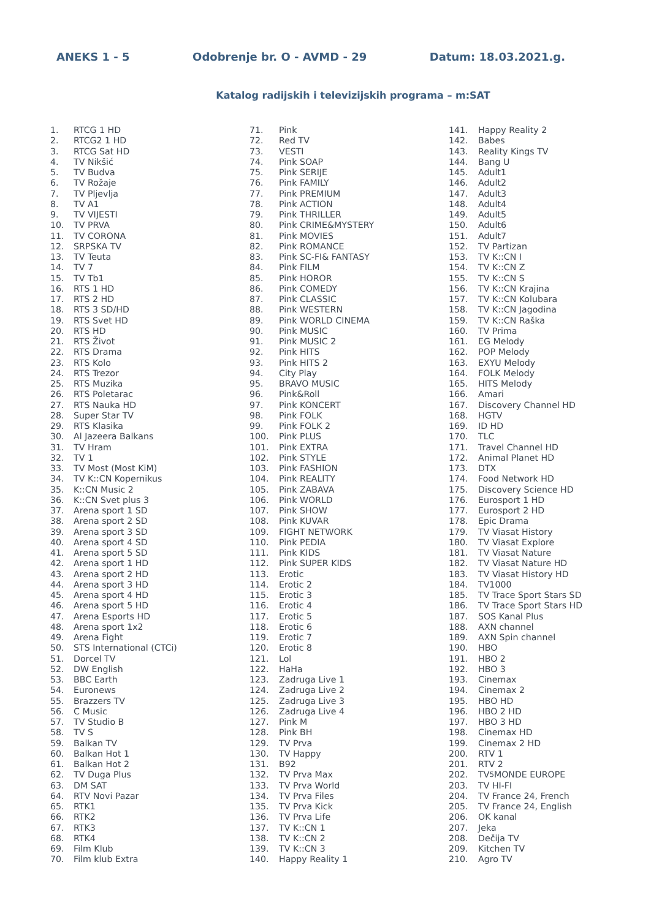ANEKS 1 - 5 Odobrenje br. O - AVMD - 29 Datum: 18.03.2021.g.
Katalog radijskih i televizijskih programa – m:SAT
1. RTCG 1 HD
2. RTCG2 1 HD
3. RTCG Sat HD
4. TV Nikšić
5. TV Budva
6. TV Rožaje
7. TV Pljevlja
8. TV A1
9. TV VIJESTI
10. TV PRVA
11. TV CORONA
12. SRPSKA TV
13. TV Teuta
14. TV 7
15. TV Tb1
16. RTS 1 HD
17. RTS 2 HD
18. RTS 3 SD/HD
19. RTS Svet HD
20. RTS HD
21. RTS Život
22. RTS Drama
23. RTS Kolo
24. RTS Trezor
25. RTS Muzika
26. RTS Poletarac
27. RTS Nauka HD
28. Super Star TV
29. RTS Klasika
30. Al Jazeera Balkans
31. TV Hram
32. TV 1
33. TV Most (Most KiM)
34. TV K::CN Kopernikus
35. K::CN Music 2
36. K::CN Svet plus 3
37. Arena sport 1 SD
38. Arena sport 2 SD
39. Arena sport 3 SD
40. Arena sport 4 SD
41. Arena sport 5 SD
42. Arena sport 1 HD
43. Arena sport 2 HD
44. Arena sport 3 HD
45. Arena sport 4 HD
46. Arena sport 5 HD
47. Arena Esports HD
48. Arena sport 1x2
49. Arena Fight
50. STS International (CTCi)
51. Dorcel TV
52. DW English
53. BBC Earth
54. Euronews
55. Brazzers TV
56. C Music
57. TV Studio B
58. TV S
59. Balkan TV
60. Balkan Hot 1
61. Balkan Hot 2
62. TV Duga Plus
63. DM SAT
64. RTV Novi Pazar
65. RTK1
66. RTK2
67. RTK3
68. RTK4
69. Film Klub
70. Film klub Extra
71. Pink
72. Red TV
73. VESTI
74. Pink SOAP
75. Pink SERIJE
76. Pink FAMILY
77. Pink PREMIUM
78. Pink ACTION
79. Pink THRILLER
80. Pink CRIME&MYSTERY
81. Pink MOVIES
82. Pink ROMANCE
83. Pink SC-FI& FANTASY
84. Pink FILM
85. Pink HOROR
86. Pink COMEDY
87. Pink CLASSIC
88. Pink WESTERN
89. Pink WORLD CINEMA
90. Pink MUSIC
91. Pink MUSIC 2
92. Pink HITS
93. Pink HITS 2
94. City Play
95. BRAVO MUSIC
96. Pink&Roll
97. Pink KONCERT
98. Pink FOLK
99. Pink FOLK 2
100. Pink PLUS
101. Pink EXTRA
102. Pink STYLE
103. Pink FASHION
104. Pink REALITY
105. Pink ZABAVA
106. Pink WORLD
107. Pink SHOW
108. Pink KUVAR
109. FIGHT NETWORK
110. Pink PEDIA
111. Pink KIDS
112. Pink SUPER KIDS
113. Erotic
114. Erotic 2
115. Erotic 3
116. Erotic 4
117. Erotic 5
118. Erotic 6
119. Erotic 7
120. Erotic 8
121. Lol
122. HaHa
123. Zadruga Live 1
124. Zadruga Live 2
125. Zadruga Live 3
126. Zadruga Live 4
127. Pink M
128. Pink BH
129. TV Prva
130. TV Happy
131. B92
132. TV Prva Max
133. TV Prva World
134. TV Prva Files
135. TV Prva Kick
136. TV Prva Life
137. TV K::CN 1
138. TV K::CN 2
139. TV K::CN 3
140. Happy Reality 1
141. Happy Reality 2
142. Babes
143. Reality Kings TV
144. Bang U
145. Adult1
146. Adult2
147. Adult3
148. Adult4
149. Adult5
150. Adult6
151. Adult7
152. TV Partizan
153. TV K::CN I
154. TV K::CN Z
155. TV K::CN S
156. TV K::CN Krajina
157. TV K::CN Kolubara
158. TV K::CN Jagodina
159. TV K::CN Raška
160. TV Prima
161. EG Melody
162. POP Melody
163. EXYU Melody
164. FOLK Melody
165. HITS Melody
166. Amari
167. Discovery Channel HD
168. HGTV
169. ID HD
170. TLC
171. Travel Channel HD
172. Animal Planet HD
173. DTX
174. Food Network HD
175. Discovery Science HD
176. Eurosport 1 HD
177. Eurosport 2 HD
178. Epic Drama
179. TV Viasat History
180. TV Viasat Explore
181. TV Viasat Nature
182. TV Viasat Nature HD
183. TV Viasat History HD
184. TV1000
185. TV Trace Sport Stars SD
186. TV Trace Sport Stars HD
187. SOS Kanal Plus
188. AXN channel
189. AXN Spin channel
190. HBO
191. HBO 2
192. HBO 3
193. Cinemax
194. Cinemax 2
195. HBO HD
196. HBO 2 HD
197. HBO 3 HD
198. Cinemax HD
199. Cinemax 2 HD
200. RTV 1
201. RTV 2
202. TV<sub>5</sub>MONDE EUROPE
203. TV HI-FI
204. TV France 24, French
205. TV France 24, English
206. OK kanal
207. Jeka
208. Dečija TV
209. Kitchen TV
210. Agro TV